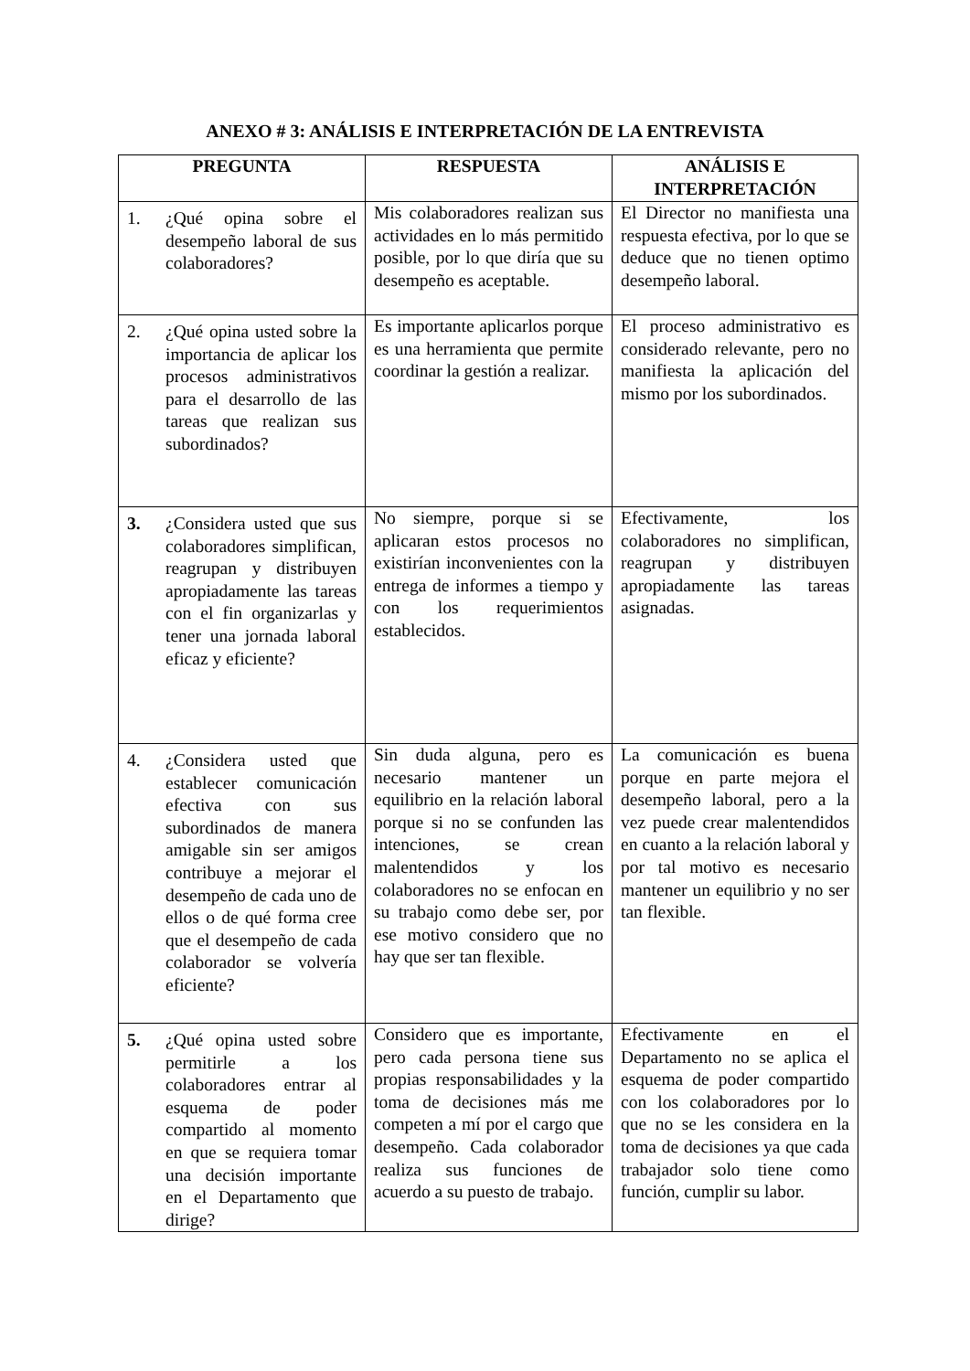ANEXO # 3: ANÁLISIS E INTERPRETACIÓN DE LA ENTREVISTA
| PREGUNTA | RESPUESTA | ANÁLISIS E INTERPRETACIÓN |
| --- | --- | --- |
| 1. ¿Qué opina sobre el desempeño laboral de sus colaboradores? | Mis colaboradores realizan sus actividades en lo más permitido posible, por lo que diría que su desempeño es aceptable. | El Director no manifiesta una respuesta efectiva, por lo que se deduce que no tienen optimo desempeño laboral. |
| 2. ¿Qué opina usted sobre la importancia de aplicar los procesos administrativos para el desarrollo de las tareas que realizan sus subordinados? | Es importante aplicarlos porque es una herramienta que permite coordinar la gestión a realizar. | El proceso administrativo es considerado relevante, pero no manifiesta la aplicación del mismo por los subordinados. |
| 3. ¿Considera usted que sus colaboradores simplifican, reagrupan y distribuyen apropiadamente las tareas con el fin organizarlas y tener una jornada laboral eficaz y eficiente? | No siempre, porque si se aplicaran estos procesos no existirían inconvenientes con la entrega de informes a tiempo y con los requerimientos establecidos. | Efectivamente, los colaboradores no simplifican, reagrupan y distribuyen apropiadamente las tareas asignadas. |
| 4. ¿Considera usted que establecer comunicación efectiva con sus subordinados de manera amigable sin ser amigos contribuye a mejorar el desempeño de cada uno de ellos o de qué forma cree que el desempeño de cada colaborador se volvería eficiente? | Sin duda alguna, pero es necesario mantener un equilibrio en la relación laboral porque si no se confunden las intenciones, se crean malentendidos y los colaboradores no se enfocan en su trabajo como debe ser, por ese motivo considero que no hay que ser tan flexible. | La comunicación es buena porque en parte mejora el desempeño laboral, pero a la vez puede crear malentendidos en cuanto a la relación laboral y por tal motivo es necesario mantener un equilibrio y no ser tan flexible. |
| 5. ¿Qué opina usted sobre permitirle a los colaboradores entrar al esquema de poder compartido al momento en que se requiera tomar una decisión importante en el Departamento que dirige? | Considero que es importante, pero cada persona tiene sus propias responsabilidades y la toma de decisiones más me competen a mí por el cargo que desempeño. Cada colaborador realiza sus funciones de acuerdo a su puesto de trabajo. | Efectivamente en el Departamento no se aplica el esquema de poder compartido con los colaboradores por lo que no se les considera en la toma de decisiones ya que cada trabajador solo tiene como función, cumplir su labor. |